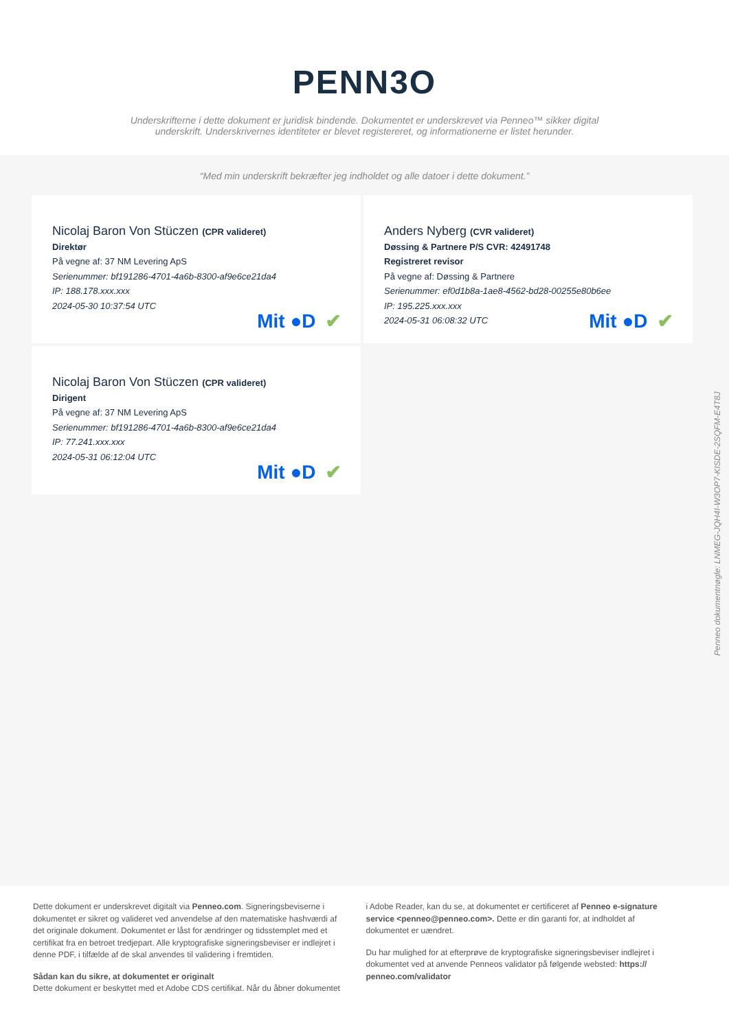PENN3O
Underskrifterne i dette dokument er juridisk bindende. Dokumentet er underskrevet via Penneo™ sikker digital underskrift. Underskrivernes identiteter er blevet registereret, og informationerne er listet herunder.
“Med min underskrift bekræfter jeg indholdet og alle datoer i dette dokument.”
Nicolaj Baron Von Stüczen (CPR valideret)
Direktør
På vegne af: 37 NM Levering ApS
Serienummer: bf191286-4701-4a6b-8300-af9e6ce21da4
IP: 188.178.xxx.xxx
2024-05-30 10:37:54 UTC
Mit ●D ✔
Anders Nyberg (CVR valideret)
Døssing & Partnere P/S CVR: 42491748
Registreret revisor
På vegne af: Døssing & Partnere
Serienummer: ef0d1b8a-1ae8-4562-bd28-00255e80b6ee
IP: 195.225.xxx.xxx
2024-05-31 06:08:32 UTC
Mit ●D ✔
Nicolaj Baron Von Stüczen (CPR valideret)
Dirigent
På vegne af: 37 NM Levering ApS
Serienummer: bf191286-4701-4a6b-8300-af9e6ce21da4
IP: 77.241.xxx.xxx
2024-05-31 06:12:04 UTC
Mit ●D ✔
Penneo dokumentnøgle: LNMEG-JQH4I-W3OP7-KISDE-2SQFM-E4T8J
Dette dokument er underskrevet digitalt via Penneo.com. Signeringsbeviserne i dokumentet er sikret og valideret ved anvendelse af den matematiske hashværdi af det originale dokument. Dokumentet er låst for ændringer og tidsstemplet med et certifikat fra en betroet tredjepart. Alle kryptografiske signeringsbeviser er indlejret i denne PDF, i tilfælde af de skal anvendes til validering i fremtiden.
Sådan kan du sikre, at dokumentet er originalt
Dette dokument er beskyttet med et Adobe CDS certifikat. Når du åbner dokumentet
i Adobe Reader, kan du se, at dokumentet er certificeret af Penneo e-signature service <penneo@penneo.com>. Dette er din garanti for, at indholdet af dokumentet er uændret.
Du har mulighed for at efterprøve de kryptografiske signeringsbeviser indlejret i dokumentet ved at anvende Penneos validator på følgende websted: https:// penneo.com/validator